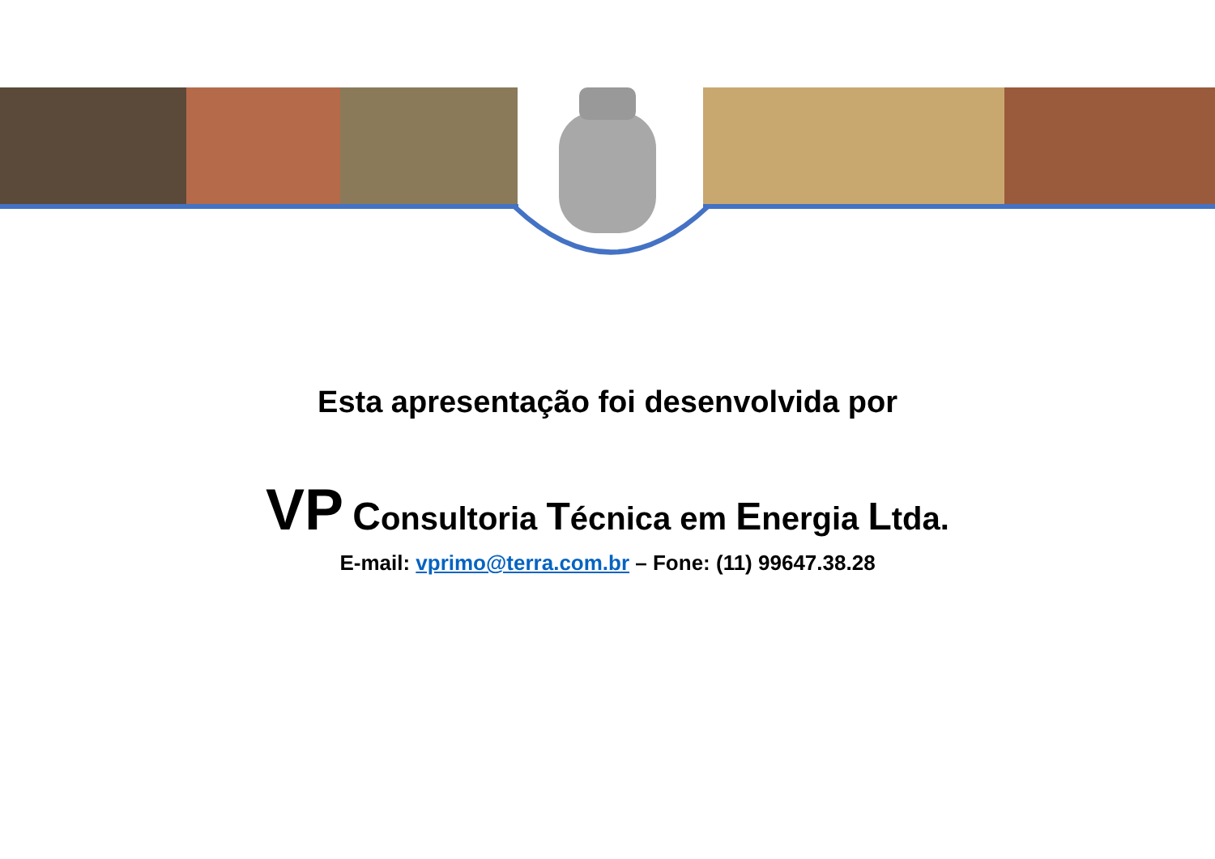Esta apresentação foi desenvolvida por
VP Consultoria Técnica em Energia Ltda.
E-mail: vprimo@terra.com.br – Fone: (11) 99647.38.28